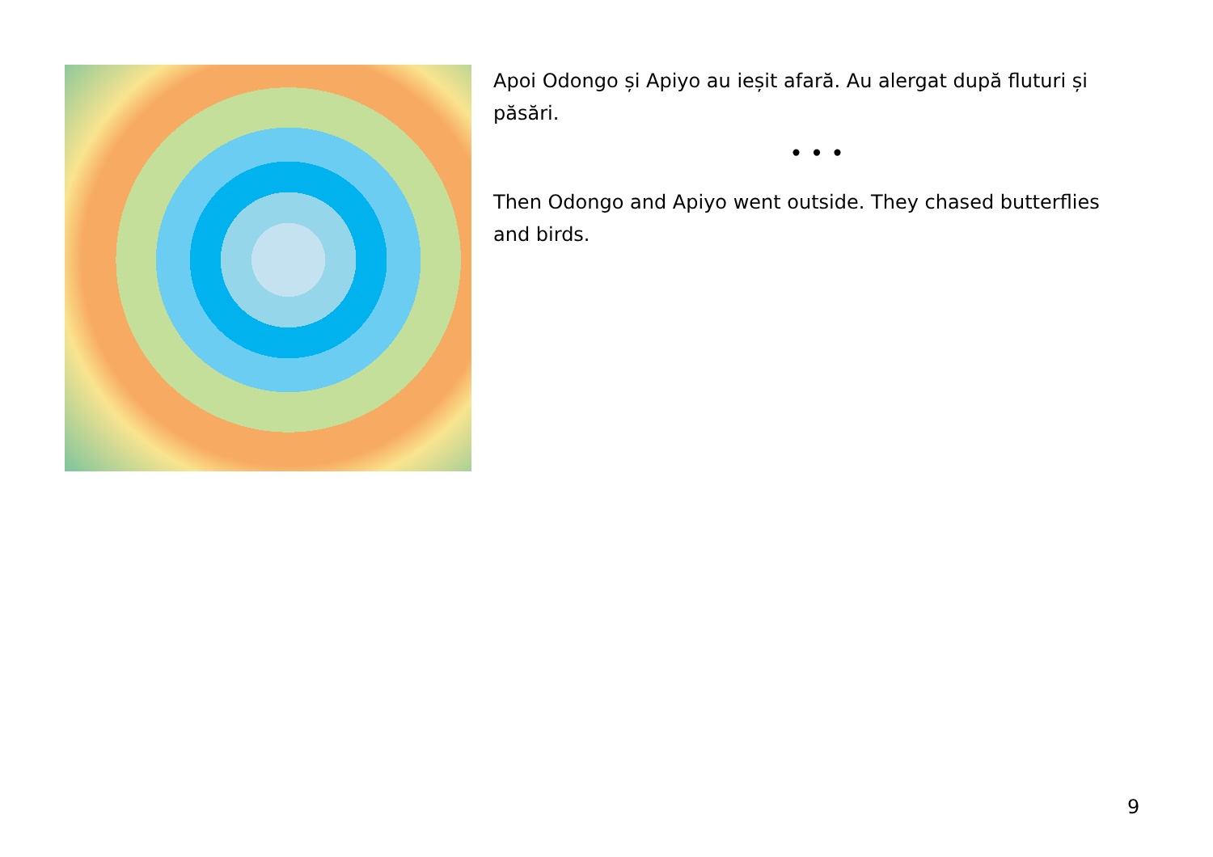Apoi Odongo și Apiyo au ieșit afară. Au alergat după fluturi și păsări.
• • •
Then Odongo and Apiyo went outside. They chased butterflies and birds.
9